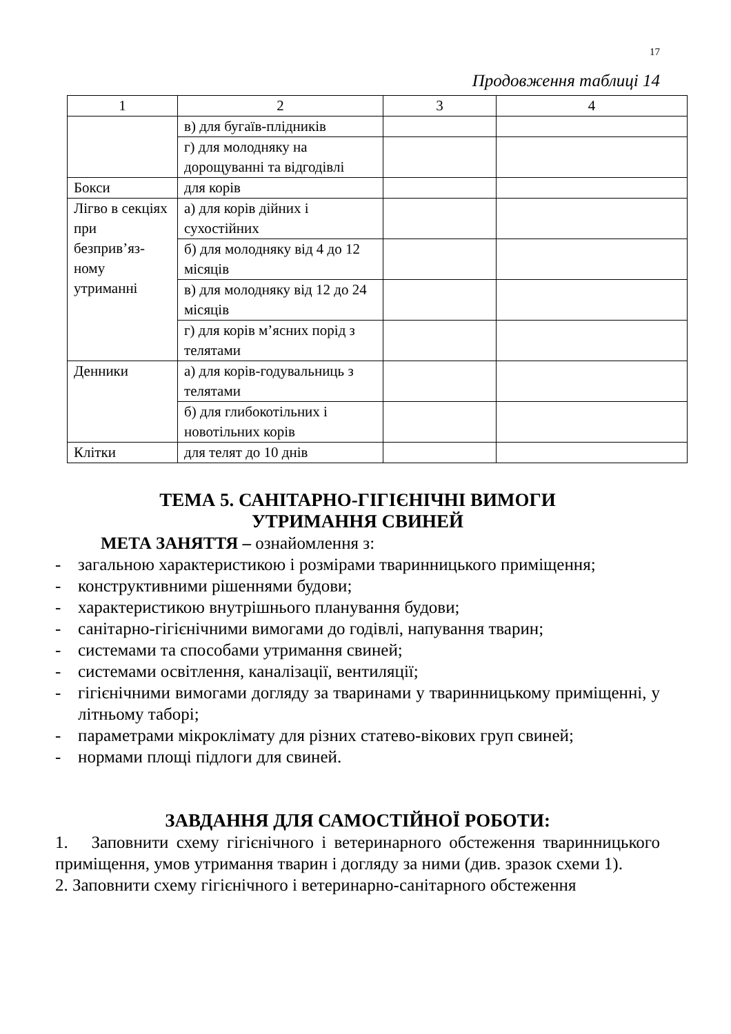17
Продовження таблиці 14
| 1 | 2 | 3 | 4 |
| | в) для бугаїв-плідників | | |
| | г) для молодняку на дорощуванні та відгодівлі | | |
| Бокси | для корів | | |
| Лігво в секціях при безприв’яз-ному утриманні | а) для корів дійних і сухостійних | | |
| | б) для молодняку від 4 до 12 місяців | | |
| | в) для молодняку від 12 до 24 місяців | | |
| | г) для корів м’ясних порід з телятами | | |
| Денники | а) для корів-годувальниць з телятами | | |
| | б) для глибокотільних і новотільних корів | | |
| Клітки | для телят до 10 днів | | |
ТЕМА 5. САНІТАРНО-ГІГІЄНІЧНІ ВИМОГИ
УТРИМАННЯ СВИНЕЙ
МЕТА ЗАНЯТТЯ – ознайомлення з:
- загальною характеристикою і розмірами тваринницького приміщення;
- конструктивними рішеннями будови;
- характеристикою внутрішнього планування будови;
- санітарно-гігієнічними вимогами до годівлі, напування тварин;
- системами та способами утримання свиней;
- системами освітлення, каналізації, вентиляції;
- гігієнічними вимогами догляду за тваринами у тваринницькому приміщенні, у літньому таборі;
- параметрами мікроклімату для різних статево-вікових груп свиней;
- нормами площі підлоги для свиней.
ЗАВДАННЯ ДЛЯ САМОСТІЙНОЇ РОБОТИ:
1. Заповнити схему гігієнічного і ветеринарного обстеження тваринницького приміщення, умов утримання тварин і догляду за ними (див. зразок схеми 1).
2. Заповнити схему гігієнічного і ветеринарно-санітарного обстеження